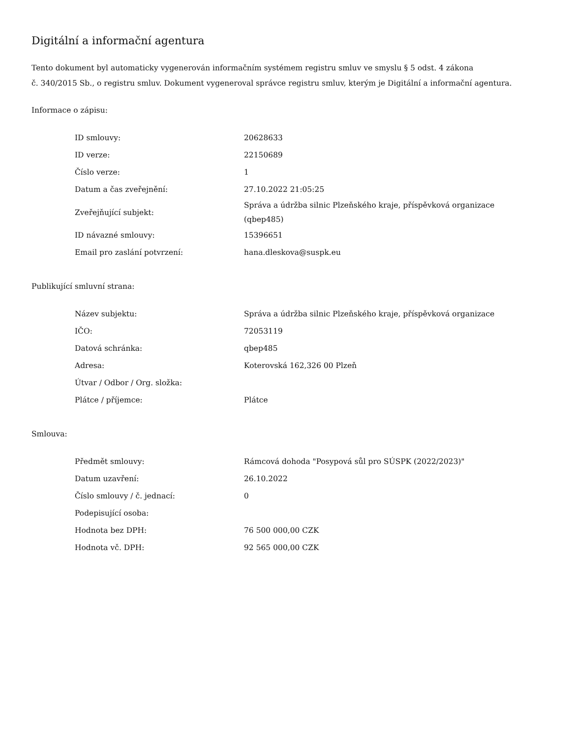Digitální a informační agentura
Tento dokument byl automaticky vygenerován informačním systémem registru smluv ve smyslu § 5 odst. 4 zákona
č. 340/2015 Sb., o registru smluv. Dokument vygeneroval správce registru smluv, kterým je Digitální a informační agentura.
Informace o zápisu:
| ID smlouvy: | 20628633 |
| ID verze: | 22150689 |
| Číslo verze: | 1 |
| Datum a čas zveřejnění: | 27.10.2022 21:05:25 |
| Zveřejňující subjekt: | Správa a údržba silnic Plzeňského kraje, příspěvková organizace (qbep485) |
| ID návazné smlouvy: | 15396651 |
| Email pro zaslání potvrzení: | hana.dleskova@suspk.eu |
Publikující smluvní strana:
| Název subjektu: | Správa a údržba silnic Plzeňského kraje, příspěvková organizace |
| IČO: | 72053119 |
| Datová schránka: | qbep485 |
| Adresa: | Koterovská 162,326 00 Plzeň |
| Útvar / Odbor / Org. složka: | |
| Plátce / příjemce: | Plátce |
Smlouva:
| Předmět smlouvy: | Rámcová dohoda "Posypová sůl pro SÚSPK (2022/2023)" |
| Datum uzavření: | 26.10.2022 |
| Číslo smlouvy / č. jednací: | 0 |
| Podepisující osoba: | |
| Hodnota bez DPH: | 76 500 000,00 CZK |
| Hodnota vč. DPH: | 92 565 000,00 CZK |